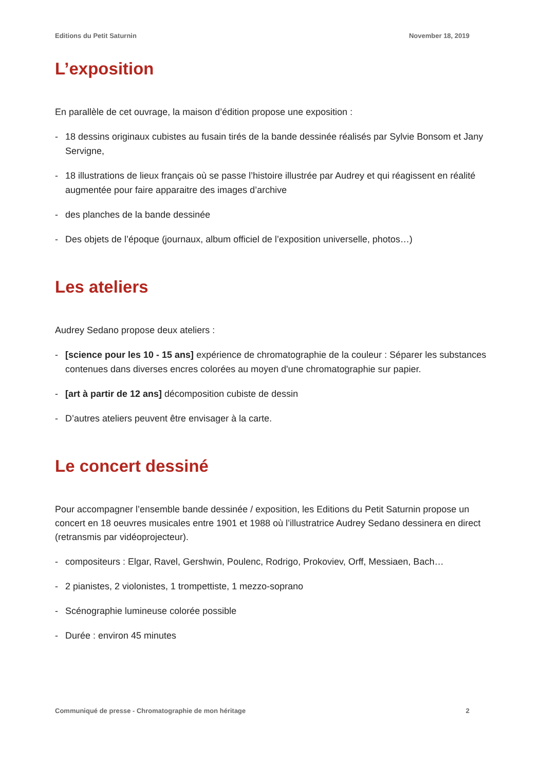Editions du Petit Saturnin November 18, 2019
L’exposition
En parallèle de cet ouvrage, la maison d’édition propose une exposition :
- 18 dessins originaux cubistes au fusain tirés de la bande dessinée réalisés par Sylvie Bonsom et Jany Servigne,
- 18 illustrations de lieux français où se passe l’histoire illustrée par Audrey et qui réagissent en réalité augmentée pour faire apparaitre des images d’archive
- des planches de la bande dessinée
- Des objets de l’époque (journaux, album officiel de l’exposition universelle, photos…)
Les ateliers
Audrey Sedano propose deux ateliers :
- [science pour les 10 - 15 ans] expérience de chromatographie de la couleur : Séparer les substances contenues dans diverses encres colorées au moyen d'une chromatographie sur papier.
- [art à partir de 12 ans] décomposition cubiste de dessin
- D’autres ateliers peuvent être envisager à la carte.
Le concert dessiné
Pour accompagner l’ensemble bande dessinée / exposition, les Editions du Petit Saturnin propose un concert en 18 oeuvres musicales entre 1901 et 1988 où l’illustratrice Audrey Sedano dessinera en direct (retransmis par vidéoprojecteur).
- compositeurs : Elgar, Ravel, Gershwin, Poulenc, Rodrigo, Prokoviev, Orff, Messiaen, Bach…
- 2 pianistes, 2 violonistes, 1 trompettiste, 1 mezzo-soprano
- Scénographie lumineuse colorée possible
- Durée : environ 45 minutes
Communiqué de presse - Chromatographie de mon héritage 2